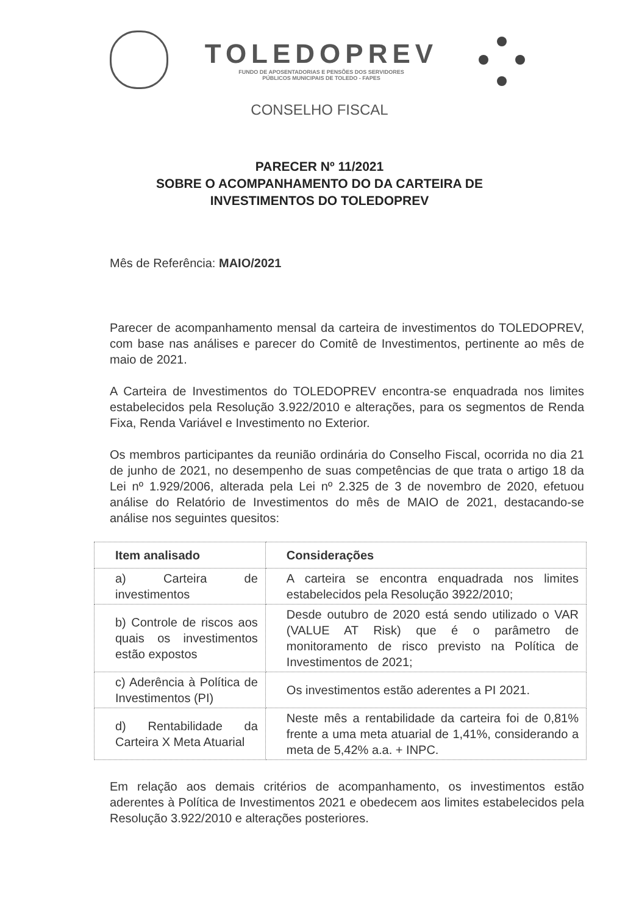TOLEDOPREV
FUNDO DE APOSENTADORIAS E PENSÕES DOS SERVIDORES
PÚBLICOS MUNICIPAIS DE TOLEDO - FAPES
CONSELHO FISCAL
PARECER Nº 11/2021
SOBRE O ACOMPANHAMENTO DO DA CARTEIRA DE
INVESTIMENTOS DO TOLEDOPREV
Mês de Referência: MAIO/2021
Parecer de acompanhamento mensal da carteira de investimentos do TOLEDOPREV, com base nas análises e parecer do Comitê de Investimentos, pertinente ao mês de maio de 2021.
A Carteira de Investimentos do TOLEDOPREV encontra-se enquadrada nos limites estabelecidos pela Resolução 3.922/2010 e alterações, para os segmentos de Renda Fixa, Renda Variável e Investimento no Exterior.
Os membros participantes da reunião ordinária do Conselho Fiscal, ocorrida no dia 21 de junho de 2021, no desempenho de suas competências de que trata o artigo 18 da Lei nº 1.929/2006, alterada pela Lei nº 2.325 de 3 de novembro de 2020, efetuou análise do Relatório de Investimentos do mês de MAIO de 2021, destacando-se análise nos seguintes quesitos:
| Item analisado | Considerações |
| --- | --- |
| a) Carteira de investimentos | A carteira se encontra enquadrada nos limites estabelecidos pela Resolução 3922/2010; |
| b) Controle de riscos aos quais os investimentos estão expostos | Desde outubro de 2020 está sendo utilizado o VAR (VALUE AT Risk) que é o parâmetro de monitoramento de risco previsto na Política de Investimentos de 2021; |
| c) Aderência à Política de Investimentos (PI) | Os investimentos estão aderentes a PI 2021. |
| d) Rentabilidade da Carteira X Meta Atuarial | Neste mês a rentabilidade da carteira foi de 0,81% frente a uma meta atuarial de 1,41%, considerando a meta de 5,42% a.a. + INPC. |
Em relação aos demais critérios de acompanhamento, os investimentos estão aderentes à Política de Investimentos 2021 e obedecem aos limites estabelecidos pela Resolução 3.922/2010 e alterações posteriores.